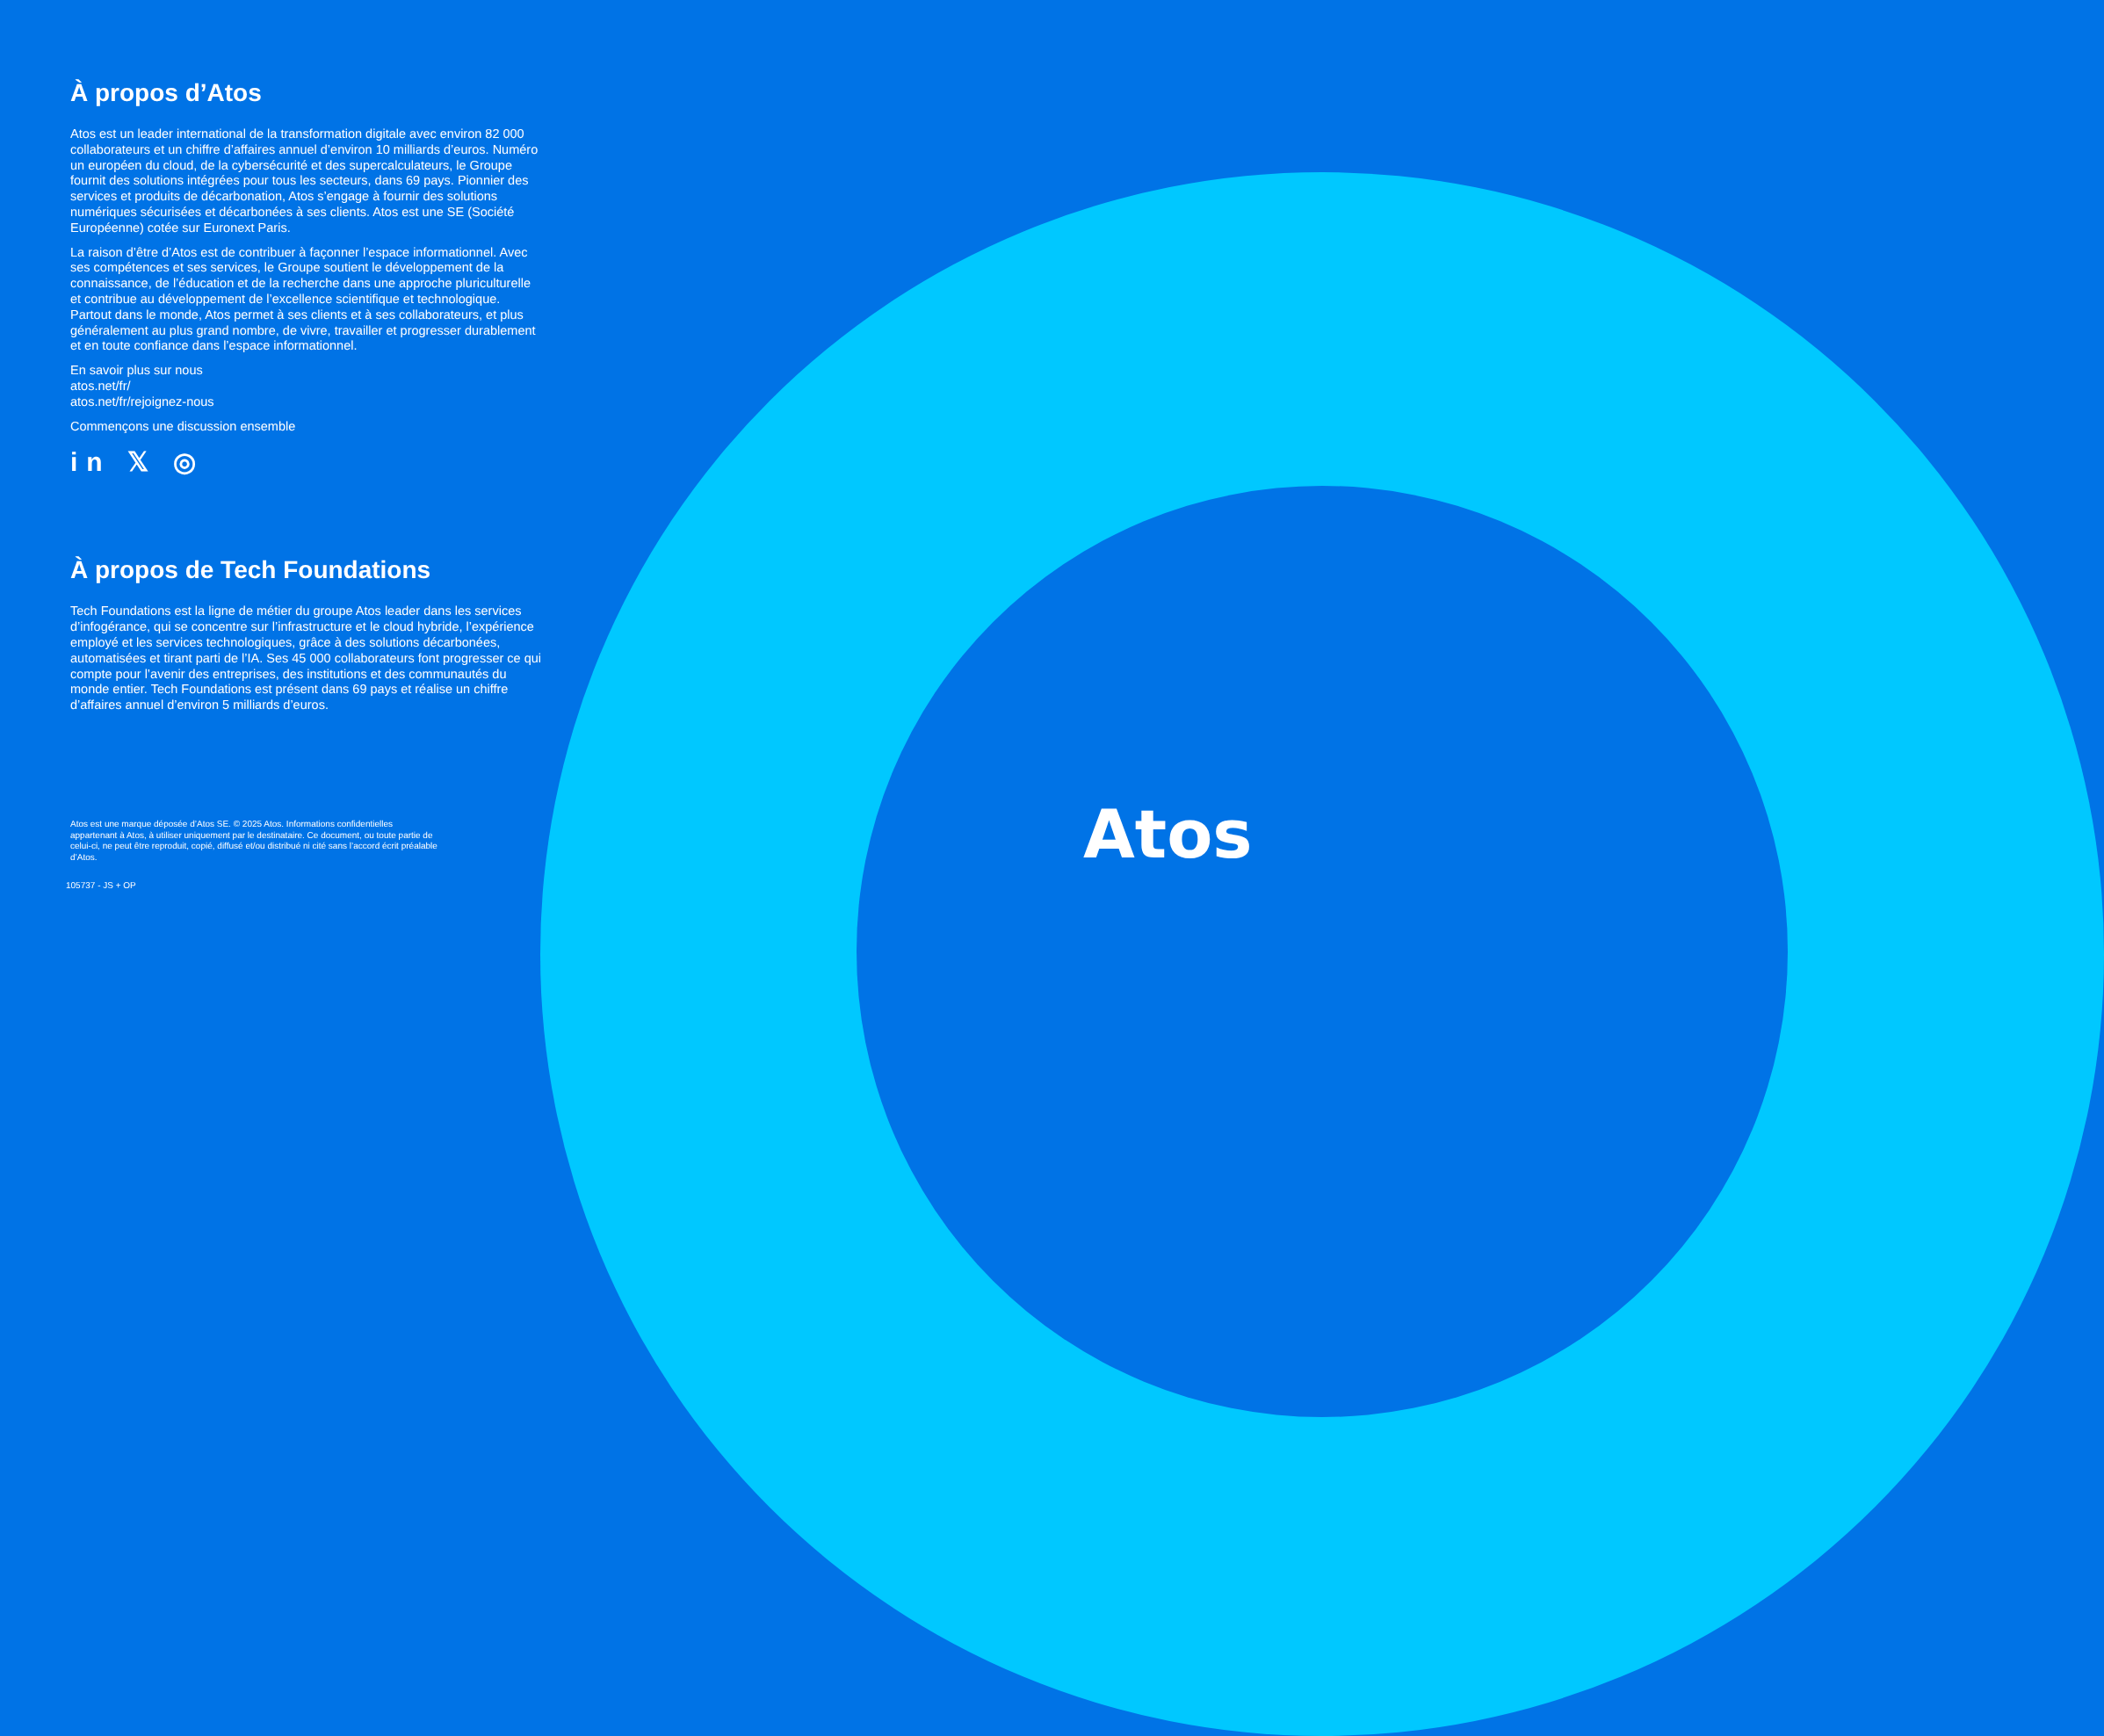À propos d’Atos
Atos est un leader international de la transformation digitale avec environ 82 000 collaborateurs et un chiffre d’affaires annuel d’environ 10 milliards d’euros. Numéro un européen du cloud, de la cybersécurité et des supercalculateurs, le Groupe fournit des solutions intégrées pour tous les secteurs, dans 69 pays. Pionnier des services et produits de décarbonation, Atos s’engage à fournir des solutions numériques sécurisées et décarbonées à ses clients. Atos est une SE (Société Européenne) cotée sur Euronext Paris.
La raison d’être d’Atos est de contribuer à façonner l’espace informationnel. Avec ses compétences et ses services, le Groupe soutient le développement de la connaissance, de l’éducation et de la recherche dans une approche pluriculturelle et contribue au développement de l’excellence scientifique et technologique. Partout dans le monde, Atos permet à ses clients et à ses collaborateurs, et plus généralement au plus grand nombre, de vivre, travailler et progresser durablement et en toute confiance dans l’espace informationnel.
En savoir plus sur nous
atos.net/fr/
atos.net/fr/rejoignez-nous
Commençons une discussion ensemble
in 𝕏 ◎
À propos de Tech Foundations
Tech Foundations est la ligne de métier du groupe Atos leader dans les services d’infogérance, qui se concentre sur l’infrastructure et le cloud hybride, l’expérience employé et les services technologiques, grâce à des solutions décarbonées, automatisées et tirant parti de l’IA. Ses 45 000 collaborateurs font progresser ce qui compte pour l’avenir des entreprises, des institutions et des communautés du monde entier. Tech Foundations est présent dans 69 pays et réalise un chiffre d’affaires annuel d’environ 5 milliards d’euros.
Atos est une marque déposée d’Atos SE. © 2025 Atos. Informations confidentielles appartenant à Atos, à utiliser uniquement par le destinataire. Ce document, ou toute partie de celui-ci, ne peut être reproduit, copié, diffusé et/ou distribué ni cité sans l’accord écrit préalable d’Atos.
105737 - JS + OP
Atos